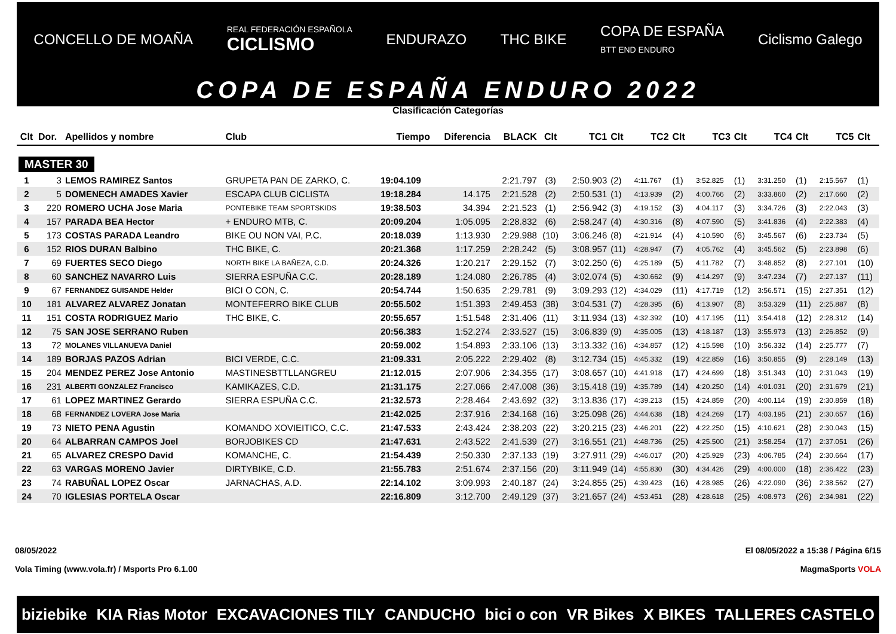CONCELLO DE MOAÑA REAL FEDERACIÓN ESPAÑOLA
CICLISMO ENDURAZO THC BIKE COPA DE ESPAÑA
BTT END ENDURO Ciclismo Galego
COPA DE ESPAÑA ENDURO 2022
Clasificación Categorías
| Clt | Dor. | Apellidos y nombre | Club | Tiempo | Diferencia | BLACK | Clt | TC1 | Clt | TC2 | Clt | TC3 | Clt | TC4 | Clt | TC5 | Clt |
| --- | --- | --- | --- | --- | --- | --- | --- | --- | --- | --- | --- | --- | --- | --- | --- | --- | --- |
| MASTER 30 | | | | | | | | | | | | | | | | | |
| 1 | 3 | LEMOS RAMIREZ Santos | GRUPETA PAN DE ZARKO, C. | 19:04.109 | | 2:21.797 | (3) | 2:50.903 | (2) | 4:11.767 | (1) | 3:52.825 | (1) | 3:31.250 | (1) | 2:15.567 | (1) |
| 2 | 5 | DOMENECH AMADES Xavier | ESCAPA CLUB CICLISTA | 19:18.284 | 14.175 | 2:21.528 | (2) | 2:50.531 | (1) | 4:13.939 | (2) | 4:00.766 | (2) | 3:33.860 | (2) | 2:17.660 | (2) |
| 3 | 220 | ROMERO UCHA Jose Maria | PONTEBIKE TEAM SPORTSKIDS | 19:38.503 | 34.394 | 2:21.523 | (1) | 2:56.942 | (3) | 4:19.152 | (3) | 4:04.117 | (3) | 3:34.726 | (3) | 2:22.043 | (3) |
| 4 | 157 | PARADA BEA Hector | + ENDURO MTB, C. | 20:09.204 | 1:05.095 | 2:28.832 | (6) | 2:58.247 | (4) | 4:30.316 | (8) | 4:07.590 | (5) | 3:41.836 | (4) | 2:22.383 | (4) |
| 5 | 173 | COSTAS PARADA Leandro | BIKE OU NON VAI, P.C. | 20:18.039 | 1:13.930 | 2:29.988 | (10) | 3:06.246 | (8) | 4:21.914 | (4) | 4:10.590 | (6) | 3:45.567 | (6) | 2:23.734 | (5) |
| 6 | 152 | RIOS DURAN Balbino | THC BIKE, C. | 20:21.368 | 1:17.259 | 2:28.242 | (5) | 3:08.957 | (11) | 4:28.947 | (7) | 4:05.762 | (4) | 3:45.562 | (5) | 2:23.898 | (6) |
| 7 | 69 | FUERTES SECO Diego | NORTH BIKE LA BAÑEZA, C.D. | 20:24.326 | 1:20.217 | 2:29.152 | (7) | 3:02.250 | (6) | 4:25.189 | (5) | 4:11.782 | (7) | 3:48.852 | (8) | 2:27.101 | (10) |
| 8 | 60 | SANCHEZ NAVARRO Luis | SIERRA ESPUÑA C.C. | 20:28.189 | 1:24.080 | 2:26.785 | (4) | 3:02.074 | (5) | 4:30.662 | (9) | 4:14.297 | (9) | 3:47.234 | (7) | 2:27.137 | (11) |
| 9 | 67 | FERNANDEZ GUISANDE Helder | BICI O CON, C. | 20:54.744 | 1:50.635 | 2:29.781 | (9) | 3:09.293 | (12) | 4:34.029 | (11) | 4:17.719 | (12) | 3:56.571 | (15) | 2:27.351 | (12) |
| 10 | 181 | ALVAREZ ALVAREZ Jonatan | MONTEFERRO BIKE CLUB | 20:55.502 | 1:51.393 | 2:49.453 | (38) | 3:04.531 | (7) | 4:28.395 | (6) | 4:13.907 | (8) | 3:53.329 | (11) | 2:25.887 | (8) |
| 11 | 151 | COSTA RODRIGUEZ Mario | THC BIKE, C. | 20:55.657 | 1:51.548 | 2:31.406 | (11) | 3:11.934 | (13) | 4:32.392 | (10) | 4:17.195 | (11) | 3:54.418 | (12) | 2:28.312 | (14) |
| 12 | 75 | SAN JOSE SERRANO Ruben | | 20:56.383 | 1:52.274 | 2:33.527 | (15) | 3:06.839 | (9) | 4:35.005 | (13) | 4:18.187 | (13) | 3:55.973 | (13) | 2:26.852 | (9) |
| 13 | 72 | MOLANES VILLANUEVA Daniel | | 20:59.002 | 1:54.893 | 2:33.106 | (13) | 3:13.332 | (16) | 4:34.857 | (12) | 4:15.598 | (10) | 3:56.332 | (14) | 2:25.777 | (7) |
| 14 | 189 | BORJAS PAZOS Adrian | BICI VERDE, C.C. | 21:09.331 | 2:05.222 | 2:29.402 | (8) | 3:12.734 | (15) | 4:45.332 | (19) | 4:22.859 | (16) | 3:50.855 | (9) | 2:28.149 | (13) |
| 15 | 204 | MENDEZ PEREZ Jose Antonio | MASTINESBTTLLANGREU | 21:12.015 | 2:07.906 | 2:34.355 | (17) | 3:08.657 | (10) | 4:41.918 | (17) | 4:24.699 | (18) | 3:51.343 | (10) | 2:31.043 | (19) |
| 16 | 231 | ALBERTI GONZALEZ Francisco | KAMIKAZES, C.D. | 21:31.175 | 2:27.066 | 2:47.008 | (36) | 3:15.418 | (19) | 4:35.789 | (14) | 4:20.250 | (14) | 4:01.031 | (20) | 2:31.679 | (21) |
| 17 | 61 | LOPEZ MARTINEZ Gerardo | SIERRA ESPUÑA C.C. | 21:32.573 | 2:28.464 | 2:43.692 | (32) | 3:13.836 | (17) | 4:39.213 | (15) | 4:24.859 | (20) | 4:00.114 | (19) | 2:30.859 | (18) |
| 18 | 68 | FERNANDEZ LOVERA Jose Maria | | 21:42.025 | 2:37.916 | 2:34.168 | (16) | 3:25.098 | (26) | 4:44.638 | (18) | 4:24.269 | (17) | 4:03.195 | (21) | 2:30.657 | (16) |
| 19 | 73 | NIETO PENA Agustin | KOMANDO XOVIEITICO, C.C. | 21:47.533 | 2:43.424 | 2:38.203 | (22) | 3:20.215 | (23) | 4:46.201 | (22) | 4:22.250 | (15) | 4:10.621 | (28) | 2:30.043 | (15) |
| 20 | 64 | ALBARRAN CAMPOS Joel | BORJOBIKES CD | 21:47.631 | 2:43.522 | 2:41.539 | (27) | 3:16.551 | (21) | 4:48.736 | (25) | 4:25.500 | (21) | 3:58.254 | (17) | 2:37.051 | (26) |
| 21 | 65 | ALVAREZ CRESPO David | KOMANCHE, C. | 21:54.439 | 2:50.330 | 2:37.133 | (19) | 3:27.911 | (29) | 4:46.017 | (20) | 4:25.929 | (23) | 4:06.785 | (24) | 2:30.664 | (17) |
| 22 | 63 | VARGAS MORENO Javier | DIRTYBIKE, C.D. | 21:55.783 | 2:51.674 | 2:37.156 | (20) | 3:11.949 | (14) | 4:55.830 | (30) | 4:34.426 | (29) | 4:00.000 | (18) | 2:36.422 | (23) |
| 23 | 74 | RABUÑAL LOPEZ Oscar | JARNACHAS, A.D. | 22:14.102 | 3:09.993 | 2:40.187 | (24) | 3:24.855 | (25) | 4:39.423 | (16) | 4:28.985 | (26) | 4:22.090 | (36) | 2:38.562 | (27) |
| 24 | 70 | IGLESIAS PORTELA Oscar | | 22:16.809 | 3:12.700 | 2:49.129 | (37) | 3:21.657 | (24) | 4:53.451 | (28) | 4:28.618 | (25) | 4:08.973 | (26) | 2:34.981 | (22) |
08/05/2022 El 08/05/2022 a 15:38 / Página 6/15
Vola Timing (www.vola.fr) / Msports Pro 6.1.00 MagmaSports VOLA
biziebike KIA Rias Motor EXCAVACIONES TILY CANDUCHO bici o con VR Bikes X BIKES TALLERES CASTELO